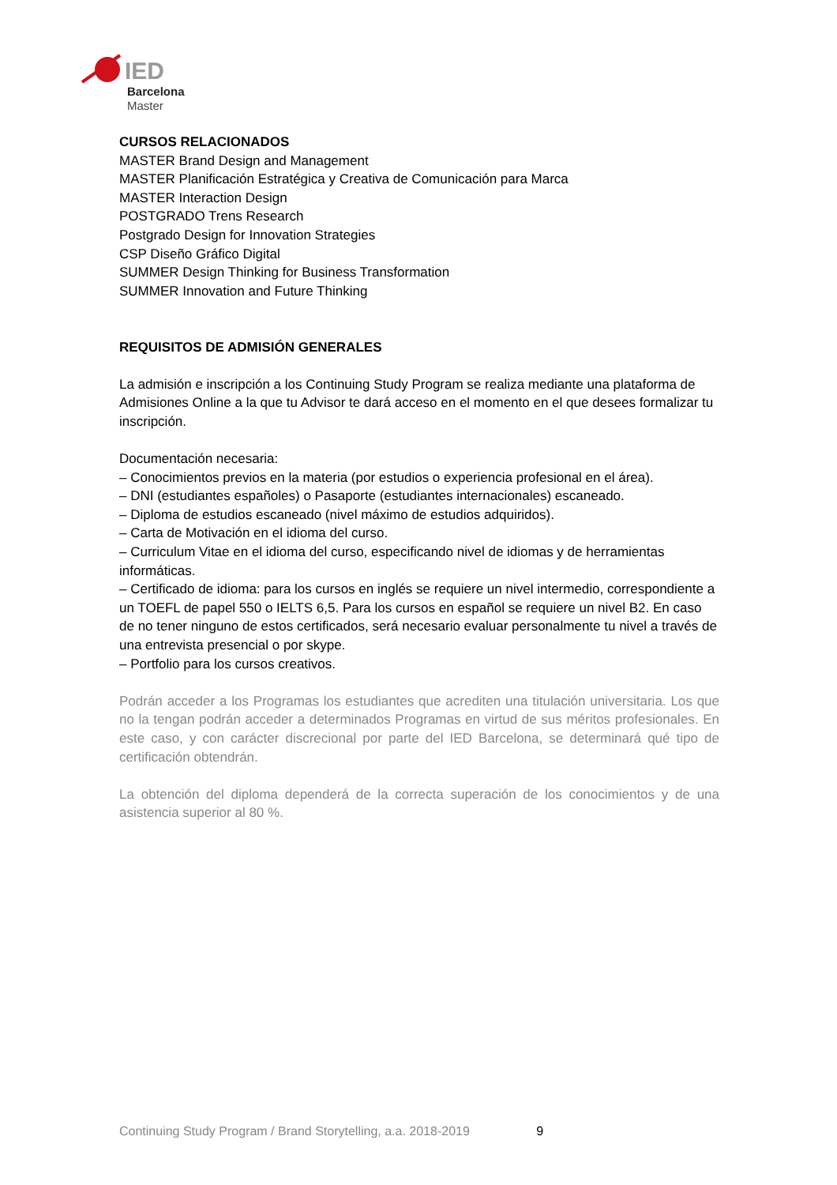IED
Barcelona
Master
CURSOS RELACIONADOS
MASTER Brand Design and Management
MASTER Planificación Estratégica y Creativa de Comunicación para Marca
MASTER Interaction Design
POSTGRADO Trens Research
Postgrado Design for Innovation Strategies
CSP Diseño Gráfico Digital
SUMMER Design Thinking for Business Transformation
SUMMER Innovation and Future Thinking
REQUISITOS DE ADMISIÓN GENERALES
La admisión e inscripción a los Continuing Study Program se realiza mediante una plataforma de Admisiones Online a la que tu Advisor te dará acceso en el momento en el que desees formalizar tu inscripción.
Documentación necesaria:
– Conocimientos previos en la materia (por estudios o experiencia profesional en el área).
– DNI (estudiantes españoles) o Pasaporte (estudiantes internacionales) escaneado.
– Diploma de estudios escaneado (nivel máximo de estudios adquiridos).
– Carta de Motivación en el idioma del curso.
– Curriculum Vitae en el idioma del curso, especificando nivel de idiomas y de herramientas informáticas.
– Certificado de idioma: para los cursos en inglés se requiere un nivel intermedio, correspondiente a un TOEFL de papel 550 o IELTS 6,5. Para los cursos en español se requiere un nivel B2. En caso de no tener ninguno de estos certificados, será necesario evaluar personalmente tu nivel a través de una entrevista presencial o por skype.
– Portfolio para los cursos creativos.
Podrán acceder a los Programas los estudiantes que acrediten una titulación universitaria. Los que no la tengan podrán acceder a determinados Programas en virtud de sus méritos profesionales. En este caso, y con carácter discrecional por parte del IED Barcelona, se determinará qué tipo de certificación obtendrán.
La obtención del diploma dependerá de la correcta superación de los conocimientos y de una asistencia superior al 80 %.
Continuing Study Program / Brand Storytelling, a.a. 2018-2019 9